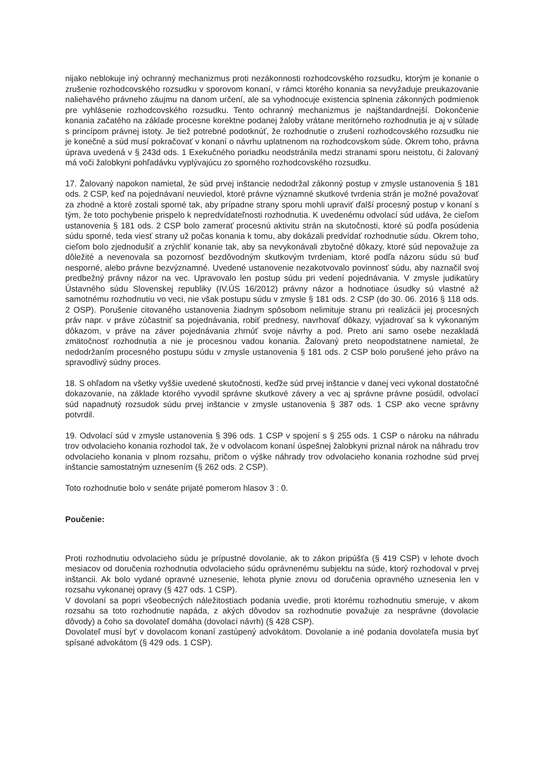nijako neblokuje iný ochranný mechanizmus proti nezákonnosti rozhodcovského rozsudku, ktorým je konanie o zrušenie rozhodcovského rozsudku v sporovom konaní, v rámci ktorého konania sa nevyžaduje preukazovanie naliehavého právneho záujmu na danom určení, ale sa vyhodnocuje existencia splnenia zákonných podmienok pre vyhlásenie rozhodcovského rozsudku. Tento ochranný mechanizmus je najštandardnejší. Dokončenie konania začatého na základe procesne korektne podanej žaloby vrátane meritórneho rozhodnutia je aj v súlade s princípom právnej istoty. Je tiež potrebné podotknúť, že rozhodnutie o zrušení rozhodcovského rozsudku nie je konečné a súd musí pokračovať v konaní o návrhu uplatnenom na rozhodcovskom súde. Okrem toho, právna úprava uvedená v § 243d ods. 1 Exekučného poriadku neodstránila medzi stranami sporu neistotu, či žalovaný má voči žalobkyni pohľadávku vyplývajúcu zo sporného rozhodcovského rozsudku.
17. Žalovaný napokon namietal, že súd prvej inštancie nedodržal zákonný postup v zmysle ustanovenia § 181 ods. 2 CSP, keď na pojednávaní neuviedol, ktoré právne významné skutkové tvrdenia strán je možné považovať za zhodné a ktoré zostali sporné tak, aby prípadne strany sporu mohli upraviť ďalší procesný postup v konaní s tým, že toto pochybenie prispelo k nepredvídateľnosti rozhodnutia. K uvedenému odvolací súd udáva, že cieľom ustanovenia § 181 ods. 2 CSP bolo zamerať procesnú aktivitu strán na skutočnosti, ktoré sú podľa posúdenia súdu sporné, teda viesť strany už počas konania k tomu, aby dokázali predvídať rozhodnutie súdu. Okrem toho, cieľom bolo zjednodušiť a zrýchliť konanie tak, aby sa nevykonávali zbytočné dôkazy, ktoré súd nepovažuje za dôležité a nevenovala sa pozornosť bezdôvodným skutkovým tvrdeniam, ktoré podľa názoru súdu sú buď nesporné, alebo právne bezvýznamné. Uvedené ustanovenie nezakotvovalo povinnosť súdu, aby naznačil svoj predbežný právny názor na vec. Upravovalo len postup súdu pri vedení pojednávania. V zmysle judikatúry Ústavného súdu Slovenskej republiky (IV.ÚS 16/2012) právny názor a hodnotiace úsudky sú vlastné až samotnému rozhodnutiu vo veci, nie však postupu súdu v zmysle § 181 ods. 2 CSP (do 30. 06. 2016 § 118 ods. 2 OSP). Porušenie citovaného ustanovenia žiadnym spôsobom nelimituje stranu pri realizácii jej procesných práv napr. v práve zúčastniť sa pojednávania, robiť prednesy, navrhovať dôkazy, vyjadrovať sa k vykonaným dôkazom, v práve na záver pojednávania zhrnúť svoje návrhy a pod. Preto ani samo osebe nezakladá zmätočnosť rozhodnutia a nie je procesnou vadou konania. Žalovaný preto neopodstatnene namietal, že nedodržaním procesného postupu súdu v zmysle ustanovenia § 181 ods. 2 CSP bolo porušené jeho právo na spravodlivý súdny proces.
18. S ohľadom na všetky vyššie uvedené skutočnosti, keďže súd prvej inštancie v danej veci vykonal dostatočné dokazovanie, na základe ktorého vyvodil správne skutkové závery a vec aj správne právne posúdil, odvolací súd napadnutý rozsudok súdu prvej inštancie v zmysle ustanovenia § 387 ods. 1 CSP ako vecne správny potvrdil.
19. Odvolací súd v zmysle ustanovenia § 396 ods. 1 CSP v spojení s § 255 ods. 1 CSP o nároku na náhradu trov odvolacieho konania rozhodol tak, že v odvolacom konaní úspešnej žalobkyni priznal nárok na náhradu trov odvolacieho konania v plnom rozsahu, pričom o výške náhrady trov odvolacieho konania rozhodne súd prvej inštancie samostatným uznesením (§ 262 ods. 2 CSP).
Toto rozhodnutie bolo v senáte prijaté pomerom hlasov 3 : 0.
Poučenie:
Proti rozhodnutiu odvolacieho súdu je prípustné dovolanie, ak to zákon pripúšťa (§ 419 CSP) v lehote dvoch mesiacov od doručenia rozhodnutia odvolacieho súdu oprávnenému subjektu na súde, ktorý rozhodoval v prvej inštancii. Ak bolo vydané opravné uznesenie, lehota plynie znovu od doručenia opravného uznesenia len v rozsahu vykonanej opravy (§ 427 ods. 1 CSP).
V dovolaní sa popri všeobecných náležitostiach podania uvedie, proti ktorému rozhodnutiu smeruje, v akom rozsahu sa toto rozhodnutie napáda, z akých dôvodov sa rozhodnutie považuje za nesprávne (dovolacie dôvody) a čoho sa dovolateľ domáha (dovolací návrh) (§ 428 CSP).
Dovolateľ musí byť v dovolacom konaní zastúpený advokátom. Dovolanie a iné podania dovolateľa musia byť spísané advokátom (§ 429 ods. 1 CSP).